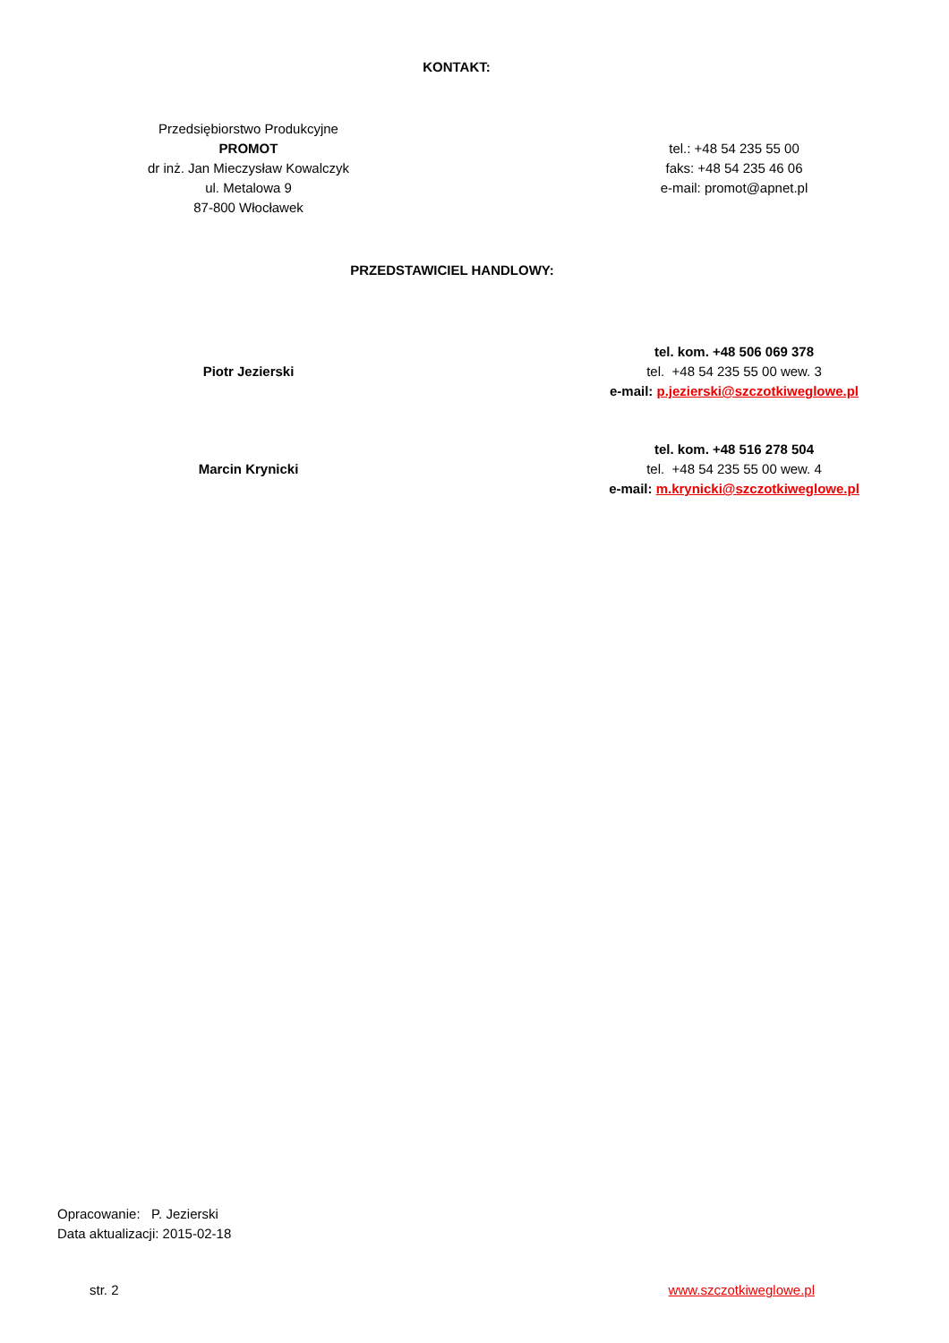KONTAKT:
Przedsiębiorstwo Produkcyjne
PROMOT
dr inż. Jan Mieczysław Kowalczyk
ul. Metalowa 9
87-800 Włocławek
tel.: +48 54 235 55 00
faks: +48 54 235 46 06
e-mail: promot@apnet.pl
PRZEDSTAWICIEL HANDLOWY:
Piotr Jezierski
tel. kom. +48 506 069 378
tel. +48 54 235 55 00 wew. 3
e-mail: p.jezierski@szczotkiweglowe.pl
Marcin Krynicki
tel. kom. +48 516 278 504
tel. +48 54 235 55 00 wew. 4
e-mail: m.krynicki@szczotkiweglowe.pl
Opracowanie: P. Jezierski
Data aktualizacji: 2015-02-18
str. 2 www.szczotkiweglowe.pl